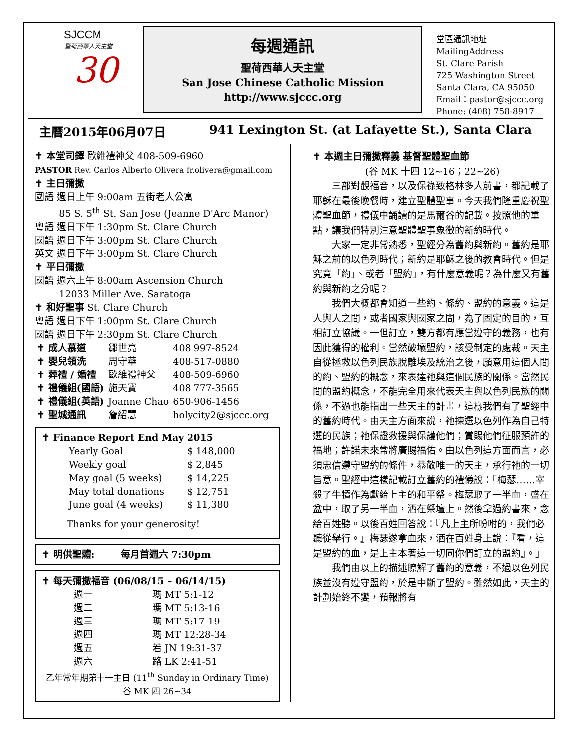SJCCM
聖荷西華人天主堂
30
每週通訊
聖荷西華人天主堂
San Jose Chinese Catholic Mission
http://www.sjccc.org
堂區通訊地址 MailingAddress
St. Clare Parish
725 Washington Street
Santa Clara, CA 95050
Email：pastor@sjccc.org
Phone: (408) 758-8917
主曆2015年06月07日 941 Lexington St. (at Lafayette St.), Santa Clara
✝ 本堂司鐸 歐維禮神父 408-509-6960
PASTOR Rev. Carlos Alberto Olivera fr.olivera@gmail.com
✝ 主日彌撒
國語 週日上午 9:00am 五街老人公寓
85 S. 5<sup>th</sup> St. San Jose (Jeanne D'Arc Manor)
粵語 週日下午 1:30pm St. Clare Church
國語 週日下午 3:00pm St. Clare Church
英文 週日下午 3:00pm St. Clare Church
✝ 平日彌撒
國語 週六上午 8:00am Ascension Church
12033 Miller Ave. Saratoga
✝ 和好聖事 St. Clare Church
粵語 週日下午 1:00pm St. Clare Church
國語 週日下午 2:30pm St. Clare Church
| ✝ 成人慕道 | 鄒世亮 | 408 997-8524 |
| ✝ 嬰兒領洗 | 周守華 | 408-517-0880 |
| ✝ 葬禮 / 婚禮 | 歐維禮神父 | 408-509-6960 |
| ✝ 禮儀組(國語) | 施天寶 | 408 777-3565 |
| ✝ 禮儀組(英語) | Joanne Chao | 650-906-1456 |
| ✝ 聖城通訊 | 詹紹慧 | holycity2@sjccc.org |
✝ Finance Report End May 2015
| Yearly Goal | $ 148,000 |
| Weekly goal | $ 2,845 |
| May goal (5 weeks) | $ 14,225 |
| May total donations | $ 12,751 |
| June goal (4 weeks) | $ 11,380 |
Thanks for your generosity!
✝ 明供聖體: 每月首週六 7:30pm
✝ 每天彌撒福音 (06/08/15 – 06/14/15)
| 週一 | 瑪 MT 5:1-12 |
| 週二 | 瑪 MT 5:13-16 |
| 週三 | 瑪 MT 5:17-19 |
| 週四 | 瑪 MT 12:28-34 |
| 週五 | 若 JN 19:31-37 |
| 週六 | 路 LK 2:41-51 |
乙年常年期第十一主日 (11<sup>th</sup> Sunday in Ordinary Time)
谷 MK 四 26~34
✝ 本週主日彌撒釋義 基督聖體聖血節
(谷 MK 十四 12~16；22~26)
三部對觀福音，以及保祿致格林多人前書，都記載了耶穌在最後晚餐時，建立聖體聖事。今天我們隆重慶祝聖體聖血節，禮儀中誦讀的是馬爾谷的記載。按照他的重點，讓我們特別注意聖體聖事象徵的新約時代。
大家一定非常熟悉，聖經分為舊約與新約。舊約是耶穌之前的以色列時代；新約是耶穌之後的教會時代。但是究竟「約」、或者「盟約」，有什麼意義呢？為什麼又有舊約與新約之分呢？
我們大概都會知道一些約、條約、盟約的意義。這是人與人之間，或者國家與國家之間，為了固定的目的，互相訂立協議。一但訂立，雙方都有應當遵守的義務，也有因此獲得的權利。當然破壞盟約，該受制定的處裁。天主自從拯救以色列民族脫離埃及統治之後，願意用這個人間的約、盟約的概念，來表達祂與這個民族的關係。當然民間的盟約概念，不能完全用來代表天主與以色列民族的關係，不過也能指出一些天主的計畫，這樣我們有了聖經中的舊約時代。由天主方面來說，祂揀選以色列作為自己特選的民族；祂保證救援與保護他們；賞賜他們征服預許的福地；許諾未來常將廣賜福佑。由以色列這方面而言，必須忠信遵守盟約的條件，恭敬唯一的天主，承行祂的一切旨意。聖經中這樣記載訂立舊約的禮儀說：「梅瑟……宰殺了牛犢作為獻給上主的和平祭。梅瑟取了一半血，盛在盆中，取了另一半血，洒在祭壇上。然後拿過約書來，念給百姓聽。以後百姓回答說：『凡上主所吩咐的，我們必聽從舉行。』梅瑟遂拿血來，洒在百姓身上說：『看，這是盟約的血，是上主本著這一切同你們訂立的盟約』。」
我們由以上的描述瞭解了舊約的意義，不過以色列民族並沒有遵守盟約，於是中斷了盟約。雖然如此，天主的計劃始終不變，預報將有